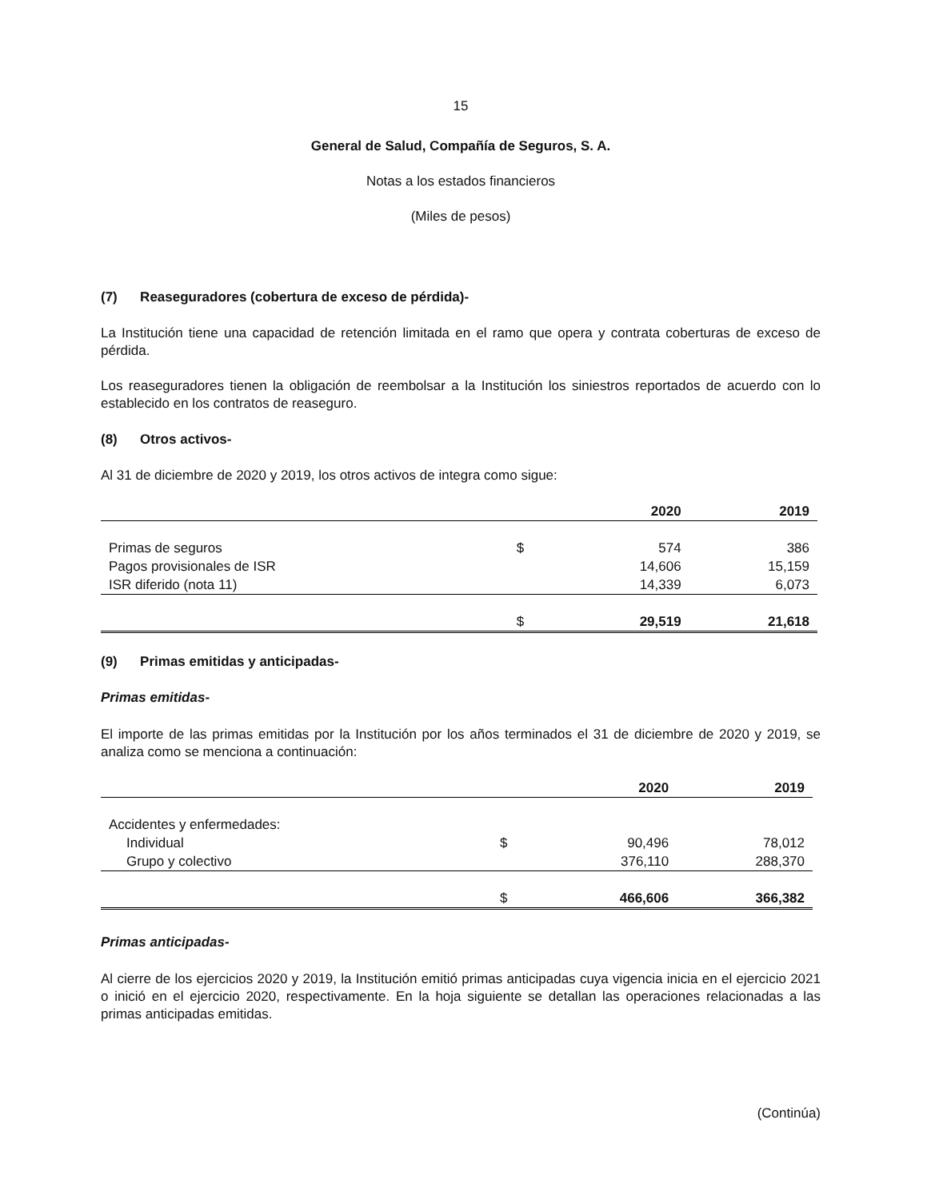15
General de Salud, Compañía de Seguros, S. A.
Notas a los estados financieros
(Miles de pesos)
(7) Reaseguradores (cobertura de exceso de pérdida)-
La Institución tiene una capacidad de retención limitada en el ramo que opera y contrata coberturas de exceso de pérdida.
Los reaseguradores tienen la obligación de reembolsar a la Institución los siniestros reportados de acuerdo con lo establecido en los contratos de reaseguro.
(8) Otros activos-
Al 31 de diciembre de 2020 y 2019, los otros activos de integra como sigue:
| | | 2020 | 2019 |
| --- | --- | --- | --- |
| Primas de seguros | $ | 574 | 386 |
| Pagos provisionales de ISR | | 14,606 | 15,159 |
| ISR diferido (nota 11) | | 14,339 | 6,073 |
| | $ | 29,519 | 21,618 |
(9) Primas emitidas y anticipadas-
Primas emitidas-
El importe de las primas emitidas por la Institución por los años terminados el 31 de diciembre de 2020 y 2019, se analiza como se menciona a continuación:
| | | 2020 | 2019 |
| --- | --- | --- | --- |
| Accidentes y enfermedades: | | | |
| Individual | $ | 90,496 | 78,012 |
| Grupo y colectivo | | 376,110 | 288,370 |
| | $ | 466,606 | 366,382 |
Primas anticipadas-
Al cierre de los ejercicios 2020 y 2019, la Institución emitió primas anticipadas cuya vigencia inicia en el ejercicio 2021 o inició en el ejercicio 2020, respectivamente. En la hoja siguiente se detallan las operaciones relacionadas a las primas anticipadas emitidas.
(Continúa)